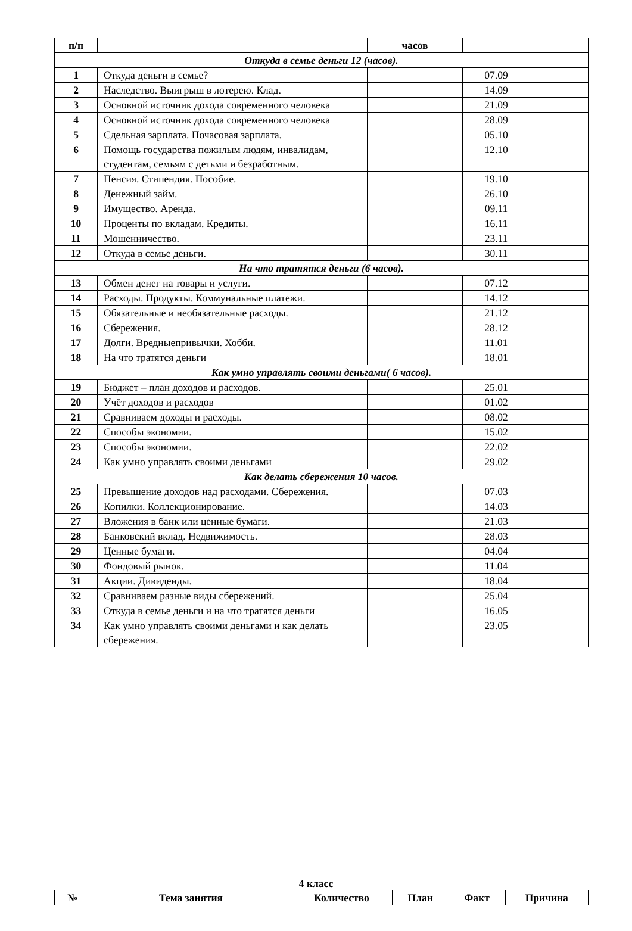| п/п | | часов | | |
| --- | --- | --- | --- | --- |
| Откуда в семье деньги 12 (часов). | | | | |
| 1 | Откуда деньги в семье? | | 07.09 | |
| 2 | Наследство. Выигрыш в лотерею. Клад. | | 14.09 | |
| 3 | Основной источник дохода современного человека | | 21.09 | |
| 4 | Основной источник дохода современного человека | | 28.09 | |
| 5 | Сдельная зарплата. Почасовая зарплата. | | 05.10 | |
| 6 | Помощь государства пожилым людям, инвалидам, студентам, семьям с детьми и безработным. | | 12.10 | |
| 7 | Пенсия. Стипендия. Пособие. | | 19.10 | |
| 8 | Денежный займ. | | 26.10 | |
| 9 | Имущество. Аренда. | | 09.11 | |
| 10 | Проценты по вкладам. Кредиты. | | 16.11 | |
| 11 | Мошенничество. | | 23.11 | |
| 12 | Откуда в семье деньги. | | 30.11 | |
| На что тратятся деньги (6 часов). | | | | |
| 13 | Обмен денег на товары и услуги. | | 07.12 | |
| 14 | Расходы. Продукты. Коммунальные платежи. | | 14.12 | |
| 15 | Обязательные и необязательные расходы. | | 21.12 | |
| 16 | Сбережения. | | 28.12 | |
| 17 | Долги. Вредныепривычки. Хобби. | | 11.01 | |
| 18 | На что тратятся деньги | | 18.01 | |
| Как умно управлять своими деньгами( 6 часов). | | | | |
| 19 | Бюджет – план доходов и расходов. | | 25.01 | |
| 20 | Учёт доходов и расходов | | 01.02 | |
| 21 | Сравниваем доходы и расходы. | | 08.02 | |
| 22 | Способы экономии. | | 15.02 | |
| 23 | Способы экономии. | | 22.02 | |
| 24 | Как умно управлять своими деньгами | | 29.02 | |
| Как делать сбережения 10 часов. | | | | |
| 25 | Превышение доходов над расходами. Сбережения. | | 07.03 | |
| 26 | Копилки. Коллекционирование. | | 14.03 | |
| 27 | Вложения в банк или ценные бумаги. | | 21.03 | |
| 28 | Банковский вклад. Недвижимость. | | 28.03 | |
| 29 | Ценные бумаги. | | 04.04 | |
| 30 | Фондовый рынок. | | 11.04 | |
| 31 | Акции. Дивиденды. | | 18.04 | |
| 32 | Сравниваем разные виды сбережений. | | 25.04 | |
| 33 | Откуда в семье деньги и на что тратятся деньги | | 16.05 | |
| 34 | Как умно управлять своими деньгами и как делать сбережения. | | 23.05 | |
4 класс
| № | Тема занятия | Количество | План | Факт | Причина |
| --- | --- | --- | --- | --- | --- |